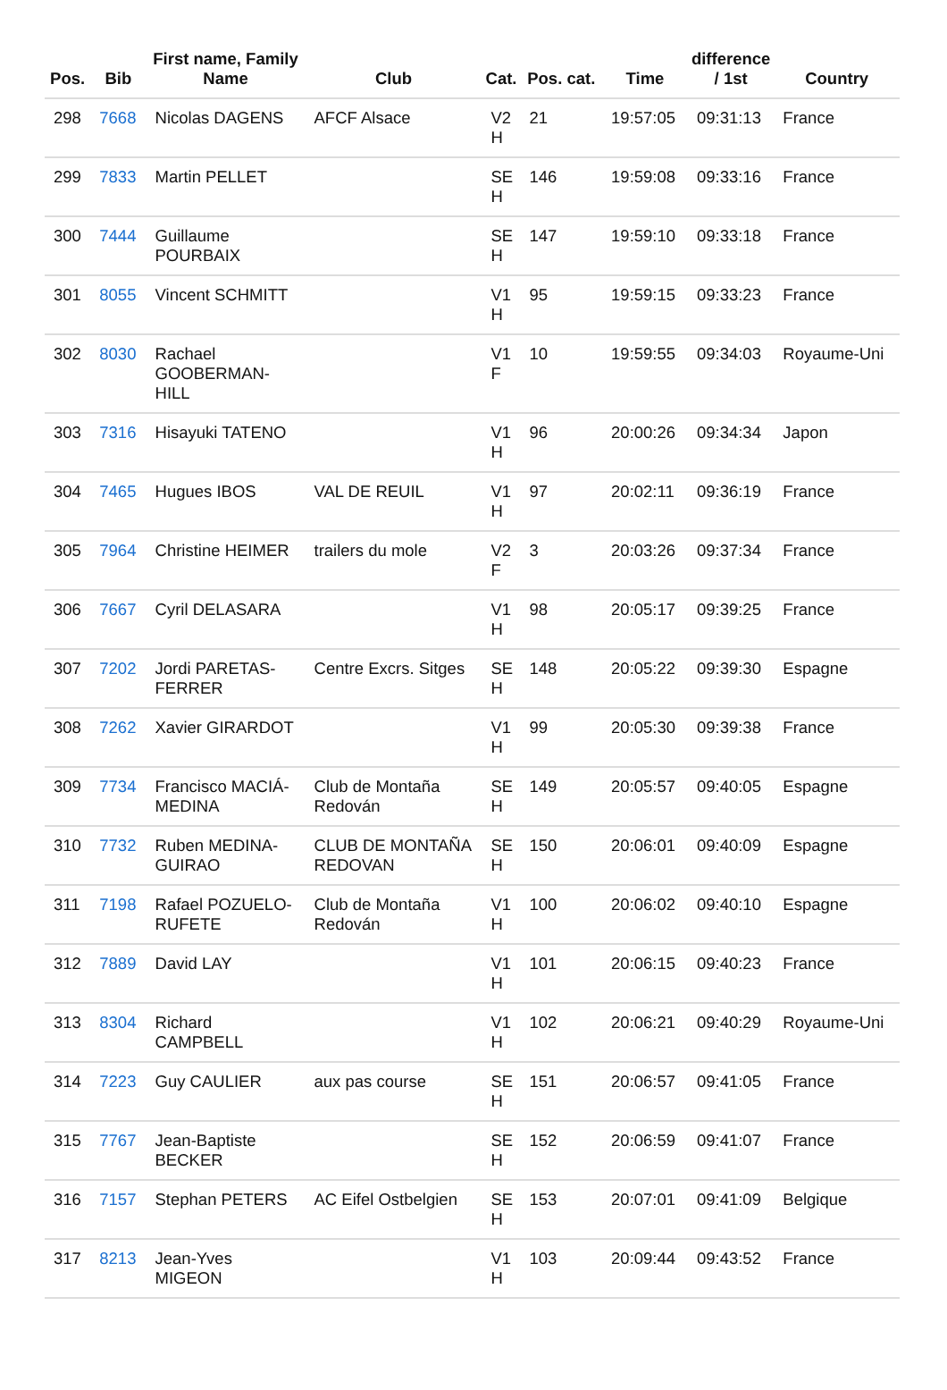| Pos. | Bib | First name, Family Name | Club | Cat. | Pos. cat. | Time | difference / 1st | Country |
| --- | --- | --- | --- | --- | --- | --- | --- | --- |
| 298 | 7668 | Nicolas DAGENS | AFCF Alsace | V2 H | 21 | 19:57:05 | 09:31:13 | France |
| 299 | 7833 | Martin PELLET | | SE H | 146 | 19:59:08 | 09:33:16 | France |
| 300 | 7444 | Guillaume POURBAIX | | SE H | 147 | 19:59:10 | 09:33:18 | France |
| 301 | 8055 | Vincent SCHMITT | | V1 H | 95 | 19:59:15 | 09:33:23 | France |
| 302 | 8030 | Rachael GOOBERMAN-HILL | | V1 F | 10 | 19:59:55 | 09:34:03 | Royaume-Uni |
| 303 | 7316 | Hisayuki TATENO | | V1 H | 96 | 20:00:26 | 09:34:34 | Japon |
| 304 | 7465 | Hugues IBOS | VAL DE REUIL | V1 H | 97 | 20:02:11 | 09:36:19 | France |
| 305 | 7964 | Christine HEIMER | trailers du mole | V2 F | 3 | 20:03:26 | 09:37:34 | France |
| 306 | 7667 | Cyril DELASARA | | V1 H | 98 | 20:05:17 | 09:39:25 | France |
| 307 | 7202 | Jordi PARETAS-FERRER | Centre Excrs. Sitges | SE H | 148 | 20:05:22 | 09:39:30 | Espagne |
| 308 | 7262 | Xavier GIRARDOT | | V1 H | 99 | 20:05:30 | 09:39:38 | France |
| 309 | 7734 | Francisco MACIÁ-MEDINA | Club de Montaña Redován | SE H | 149 | 20:05:57 | 09:40:05 | Espagne |
| 310 | 7732 | Ruben MEDINA-GUIRAO | CLUB DE MONTAÑA REDOVAN | SE H | 150 | 20:06:01 | 09:40:09 | Espagne |
| 311 | 7198 | Rafael POZUELO-RUFETE | Club de Montaña Redován | V1 H | 100 | 20:06:02 | 09:40:10 | Espagne |
| 312 | 7889 | David LAY | | V1 H | 101 | 20:06:15 | 09:40:23 | France |
| 313 | 8304 | Richard CAMPBELL | | V1 H | 102 | 20:06:21 | 09:40:29 | Royaume-Uni |
| 314 | 7223 | Guy CAULIER | aux pas course | SE H | 151 | 20:06:57 | 09:41:05 | France |
| 315 | 7767 | Jean-Baptiste BECKER | | SE H | 152 | 20:06:59 | 09:41:07 | France |
| 316 | 7157 | Stephan PETERS | AC Eifel Ostbelgien | SE H | 153 | 20:07:01 | 09:41:09 | Belgique |
| 317 | 8213 | Jean-Yves MIGEON | | V1 H | 103 | 20:09:44 | 09:43:52 | France |